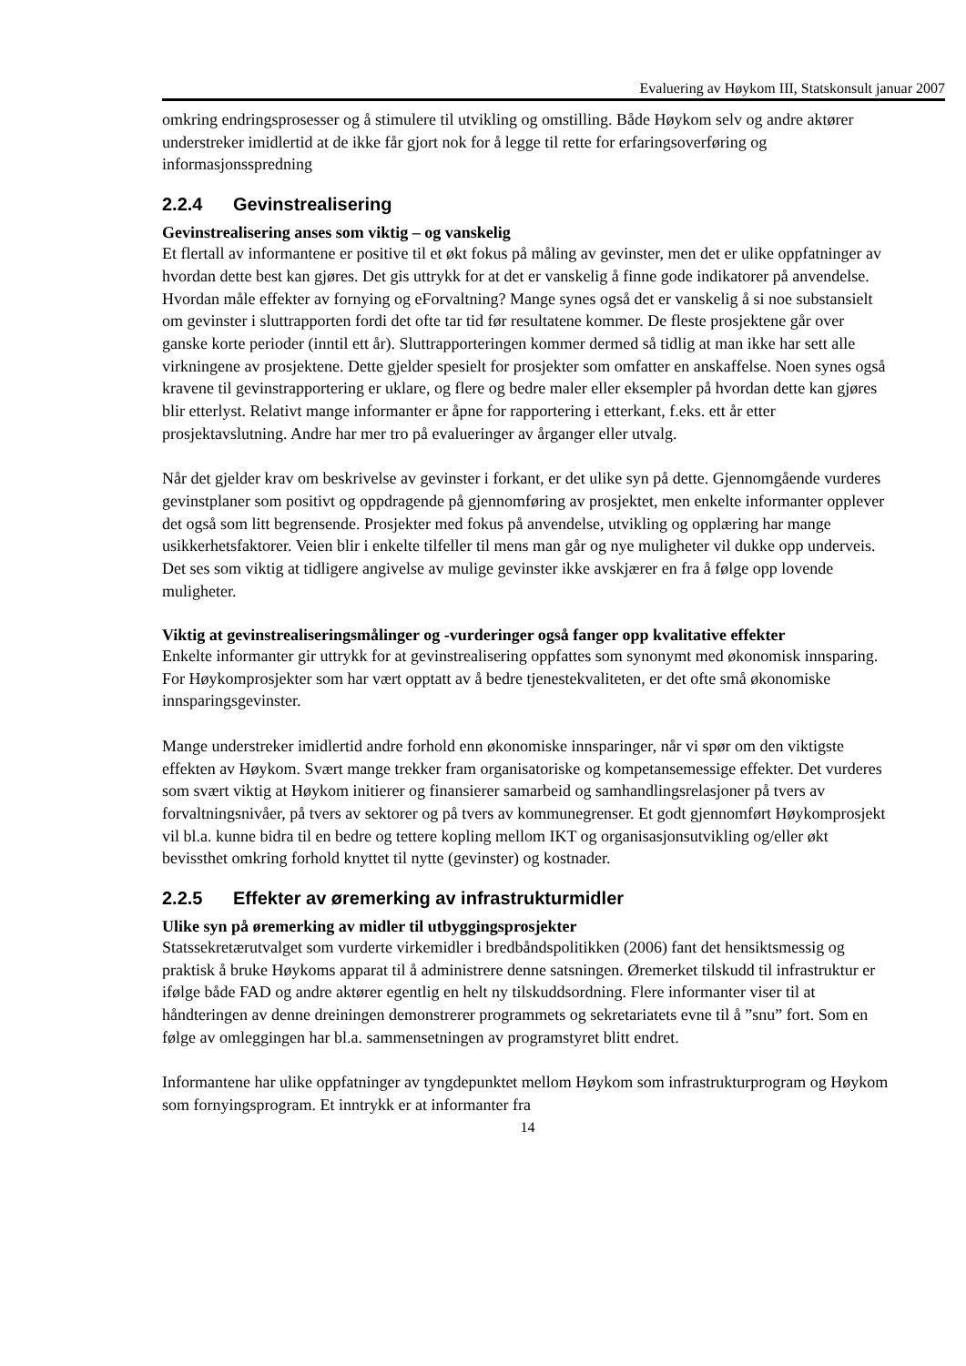Evaluering av Høykom III, Statskonsult januar 2007
omkring endringsprosesser og å stimulere til utvikling og omstilling. Både Høykom selv og andre aktører understreker imidlertid at de ikke får gjort nok for å legge til rette for erfaringsoverføring og informasjonsspredning
2.2.4 Gevinstrealisering
Gevinstrealisering anses som viktig – og vanskelig
Et flertall av informantene er positive til et økt fokus på måling av gevinster, men det er ulike oppfatninger av hvordan dette best kan gjøres. Det gis uttrykk for at det er vanskelig å finne gode indikatorer på anvendelse. Hvordan måle effekter av fornying og eForvaltning? Mange synes også det er vanskelig å si noe substansielt om gevinster i sluttrapporten fordi det ofte tar tid før resultatene kommer. De fleste prosjektene går over ganske korte perioder (inntil ett år). Sluttrapporteringen kommer dermed så tidlig at man ikke har sett alle virkningene av prosjektene. Dette gjelder spesielt for prosjekter som omfatter en anskaffelse. Noen synes også kravene til gevinstrapportering er uklare, og flere og bedre maler eller eksempler på hvordan dette kan gjøres blir etterlyst. Relativt mange informanter er åpne for rapportering i etterkant, f.eks. ett år etter prosjektavslutning. Andre har mer tro på evalueringer av årganger eller utvalg.
Når det gjelder krav om beskrivelse av gevinster i forkant, er det ulike syn på dette. Gjennomgående vurderes gevinstplaner som positivt og oppdragende på gjennomføring av prosjektet, men enkelte informanter opplever det også som litt begrensende. Prosjekter med fokus på anvendelse, utvikling og opplæring har mange usikkerhetsfaktorer. Veien blir i enkelte tilfeller til mens man går og nye muligheter vil dukke opp underveis. Det ses som viktig at tidligere angivelse av mulige gevinster ikke avskjærer en fra å følge opp lovende muligheter.
Viktig at gevinstrealiseringsmålinger og -vurderinger også fanger opp kvalitative effekter
Enkelte informanter gir uttrykk for at gevinstrealisering oppfattes som synonymt med økonomisk innsparing. For Høykomprosjekter som har vært opptatt av å bedre tjenestekvaliteten, er det ofte små økonomiske innsparingsgevinster.
Mange understreker imidlertid andre forhold enn økonomiske innsparinger, når vi spør om den viktigste effekten av Høykom. Svært mange trekker fram organisatoriske og kompetansemessige effekter. Det vurderes som svært viktig at Høykom initierer og finansierer samarbeid og samhandlingsrelasjoner på tvers av forvaltningsnivåer, på tvers av sektorer og på tvers av kommunegrenser. Et godt gjennomført Høykomprosjekt vil bl.a. kunne bidra til en bedre og tettere kopling mellom IKT og organisasjonsutvikling og/eller økt bevissthet omkring forhold knyttet til nytte (gevinster) og kostnader.
2.2.5 Effekter av øremerking av infrastrukturmidler
Ulike syn på øremerking av midler til utbyggingsprosjekter
Statssekretærutvalget som vurderte virkemidler i bredbåndspolitikken (2006) fant det hensiktsmessig og praktisk å bruke Høykoms apparat til å administrere denne satsningen. Øremerket tilskudd til infrastruktur er ifølge både FAD og andre aktører egentlig en helt ny tilskuddsordning. Flere informanter viser til at håndteringen av denne dreiningen demonstrerer programmets og sekretariatets evne til å ”snu” fort. Som en følge av omleggingen har bl.a. sammensetningen av programstyret blitt endret.
Informantene har ulike oppfatninger av tyngdepunktet mellom Høykom som infrastrukturprogram og Høykom som fornyingsprogram. Et inntrykk er at informanter fra
14